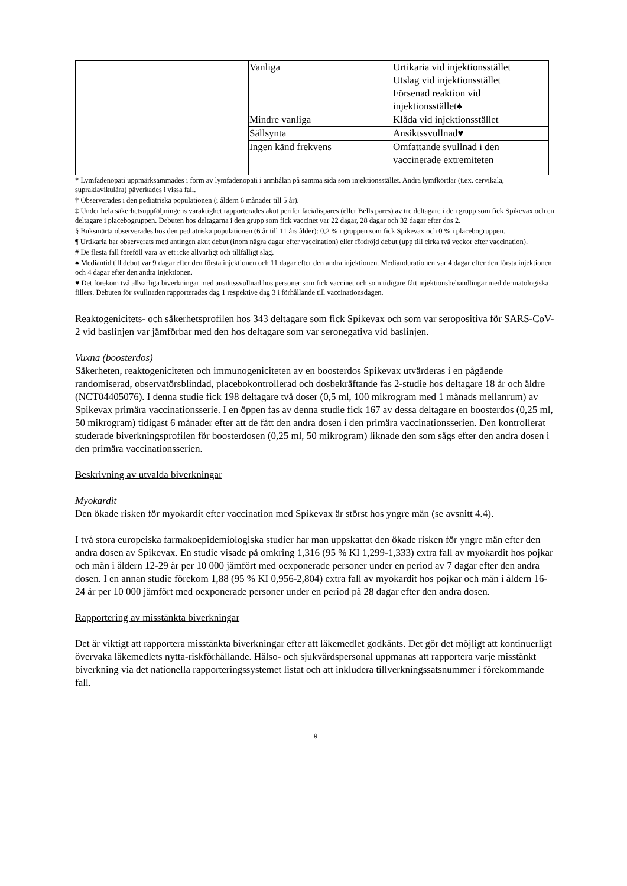| | Vanliga | Urtikaria vid injektionsstället Utslag vid injektionsstället Försenad reaktion vid injektionsstället♠ |
| | Mindre vanliga | Klåda vid injektionsstället |
| | Sällsynta | Ansiktssvullnad♥ |
| | Ingen känd frekvens | Omfattande svullnad i den vaccinerade extremiteten |
* Lymfadenopati uppmärksammades i form av lymfadenopati i armhålan på samma sida som injektionsstället. Andra lymfkörtlar (t.ex. cervikala, supraklavikulära) påverkades i vissa fall.
† Observerades i den pediatriska populationen (i åldern 6 månader till 5 år).
‡ Under hela säkerhetsuppföljningens varaktighet rapporterades akut perifer facialispares (eller Bells pares) av tre deltagare i den grupp som fick Spikevax och en deltagare i placebogruppen. Debuten hos deltagarna i den grupp som fick vaccinet var 22 dagar, 28 dagar och 32 dagar efter dos 2.
§ Buksmärta observerades hos den pediatriska populationen (6 år till 11 års ålder): 0,2 % i gruppen som fick Spikevax och 0 % i placebogruppen.
¶ Urtikaria har observerats med antingen akut debut (inom några dagar efter vaccination) eller fördröjd debut (upp till cirka två veckor efter vaccination).
# De flesta fall föreföll vara av ett icke allvarligt och tillfälligt slag.
♠ Mediantid till debut var 9 dagar efter den första injektionen och 11 dagar efter den andra injektionen. Mediandurationen var 4 dagar efter den första injektionen och 4 dagar efter den andra injektionen.
♥ Det förekom två allvarliga biverkningar med ansiktssvullnad hos personer som fick vaccinet och som tidigare fått injektionsbehandlingar med dermatologiska fillers. Debuten för svullnaden rapporterades dag 1 respektive dag 3 i förhållande till vaccinationsdagen.
Reaktogenicitets- och säkerhetsprofilen hos 343 deltagare som fick Spikevax och som var seropositiva för SARS-CoV-2 vid baslinjen var jämförbar med den hos deltagare som var seronegativa vid baslinjen.
Vuxna (boosterdos)
Säkerheten, reaktogeniciteten och immunogeniciteten av en boosterdos Spikevax utvärderas i en pågående randomiserad, observatörsblindad, placebokontrollerad och dosbekräftande fas 2-studie hos deltagare 18 år och äldre (NCT04405076). I denna studie fick 198 deltagare två doser (0,5 ml, 100 mikrogram med 1 månads mellanrum) av Spikevax primära vaccinationsserie. I en öppen fas av denna studie fick 167 av dessa deltagare en boosterdos (0,25 ml, 50 mikrogram) tidigast 6 månader efter att de fått den andra dosen i den primära vaccinationsserien. Den kontrollerat studerade biverkningsprofilen för boosterdosen (0,25 ml, 50 mikrogram) liknade den som sågs efter den andra dosen i den primära vaccinationsserien.
Beskrivning av utvalda biverkningar
Myokardit
Den ökade risken för myokardit efter vaccination med Spikevax är störst hos yngre män (se avsnitt 4.4).
I två stora europeiska farmakoepidemiologiska studier har man uppskattat den ökade risken för yngre män efter den andra dosen av Spikevax. En studie visade på omkring 1,316 (95 % KI 1,299-1,333) extra fall av myokardit hos pojkar och män i åldern 12-29 år per 10 000 jämfört med oexponerade personer under en period av 7 dagar efter den andra dosen. I en annan studie förekom 1,88 (95 % KI 0,956-2,804) extra fall av myokardit hos pojkar och män i åldern 16-24 år per 10 000 jämfört med oexponerade personer under en period på 28 dagar efter den andra dosen.
Rapportering av misstänkta biverkningar
Det är viktigt att rapportera misstänkta biverkningar efter att läkemedlet godkänts. Det gör det möjligt att kontinuerligt övervaka läkemedlets nytta-riskförhållande. Hälso- och sjukvårdspersonal uppmanas att rapportera varje misstänkt biverkning via det nationella rapporteringssystemet listat och att inkludera tillverkningssatsnummer i förekommande fall.
9